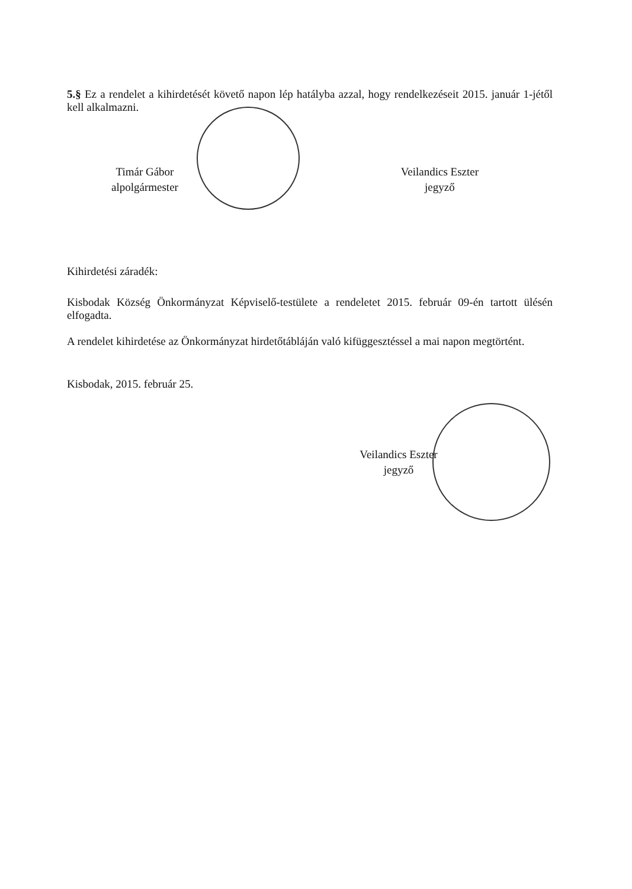5.§ Ez a rendelet a kihirdetését követő napon lép hatályba azzal, hogy rendelkezéseit 2015. január 1-jétől kell alkalmazni.
Timár Gábor
alpolgármester
Veilandics Eszter
jegyző
Kihirdetési záradék:
Kisbodak Község Önkormányzat Képviselő-testülete a rendeletet 2015. február 09-én tartott ülésén elfogadta.
A rendelet kihirdetése az Önkormányzat hirdetőtábláján való kifüggesztéssel a mai napon megtörtént.
Kisbodak, 2015. február 25.
Veilandics Eszter
jegyző